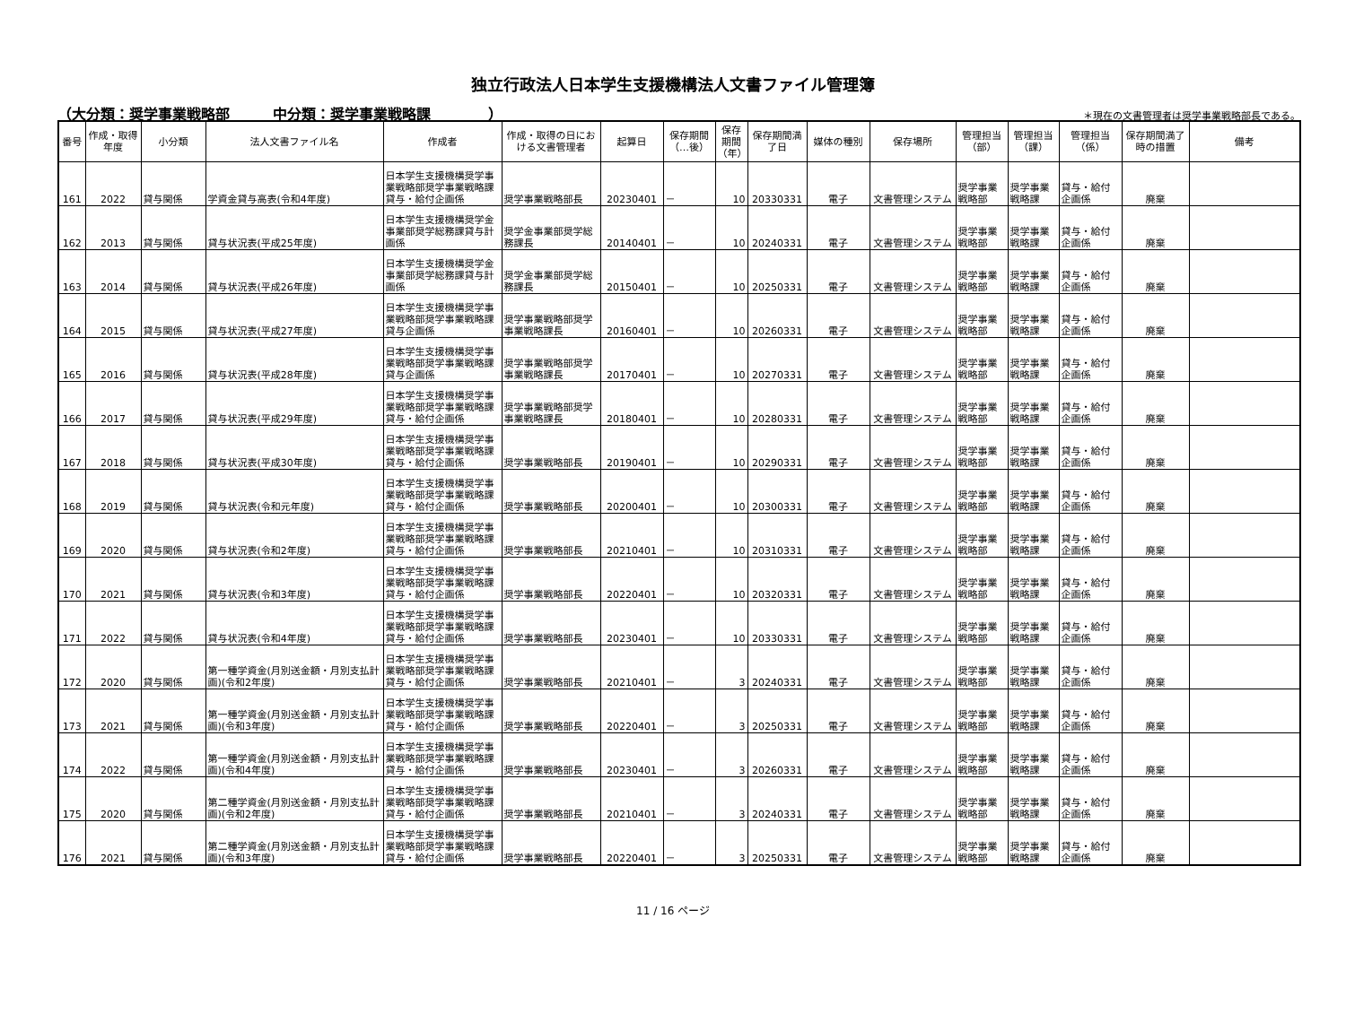独立行政法人日本学生支援機構法人文書ファイル管理簿
（大分類：奨学事業戦略部　　　中分類：奨学事業戦略課　　　　） ＊現在の文書管理者は奨学事業戦略部長である。
| 番号 | 作成・取得年度 | 小分類 | 法人文書ファイル名 | 作成者 | 作成・取得の日における文書管理者 | 起算日 | 保存期間（…後） | 保存期間（年） | 保存期間満了日 | 媒体の種別 | 保存場所 | 管理担当（部） | 管理担当（課） | 管理担当（係） | 保存期間満了時の措置 | 備考 |
| --- | --- | --- | --- | --- | --- | --- | --- | --- | --- | --- | --- | --- | --- | --- | --- | --- |
| 161 | 2022 | 貸与関係 | 学資金貸与高表(令和4年度) | 日本学生支援機構奨学事業戦略部奨学事業戦略課貸与・給付企画係 | 奨学事業戦略部長 | 20230401 | － | 10 | 20330331 | 電子 | 文書管理システム | 奨学事業戦略部 | 奨学事業戦略課 | 貸与・給付企画係 | 廃棄 | |
| 162 | 2013 | 貸与関係 | 貸与状況表(平成25年度) | 日本学生支援機構奨学金事業部奨学総務課貸与計画係 | 奨学金事業部奨学総務課長 | 20140401 | － | 10 | 20240331 | 電子 | 文書管理システム | 奨学事業戦略部 | 奨学事業戦略課 | 貸与・給付企画係 | 廃棄 | |
| 163 | 2014 | 貸与関係 | 貸与状況表(平成26年度) | 日本学生支援機構奨学金事業部奨学総務課貸与計画係 | 奨学金事業部奨学総務課長 | 20150401 | － | 10 | 20250331 | 電子 | 文書管理システム | 奨学事業戦略部 | 奨学事業戦略課 | 貸与・給付企画係 | 廃棄 | |
| 164 | 2015 | 貸与関係 | 貸与状況表(平成27年度) | 日本学生支援機構奨学事業戦略部奨学事業戦略課貸与企画係 | 奨学事業戦略部奨学事業戦略課長 | 20160401 | － | 10 | 20260331 | 電子 | 文書管理システム | 奨学事業戦略部 | 奨学事業戦略課 | 貸与・給付企画係 | 廃棄 | |
| 165 | 2016 | 貸与関係 | 貸与状況表(平成28年度) | 日本学生支援機構奨学事業戦略部奨学事業戦略課貸与企画係 | 奨学事業戦略部奨学事業戦略課長 | 20170401 | － | 10 | 20270331 | 電子 | 文書管理システム | 奨学事業戦略部 | 奨学事業戦略課 | 貸与・給付企画係 | 廃棄 | |
| 166 | 2017 | 貸与関係 | 貸与状況表(平成29年度) | 日本学生支援機構奨学事業戦略部奨学事業戦略課貸与・給付企画係 | 奨学事業戦略部奨学事業戦略課長 | 20180401 | － | 10 | 20280331 | 電子 | 文書管理システム | 奨学事業戦略部 | 奨学事業戦略課 | 貸与・給付企画係 | 廃棄 | |
| 167 | 2018 | 貸与関係 | 貸与状況表(平成30年度) | 日本学生支援機構奨学事業戦略部奨学事業戦略課貸与・給付企画係 | 奨学事業戦略部長 | 20190401 | － | 10 | 20290331 | 電子 | 文書管理システム | 奨学事業戦略部 | 奨学事業戦略課 | 貸与・給付企画係 | 廃棄 | |
| 168 | 2019 | 貸与関係 | 貸与状況表(令和元年度) | 日本学生支援機構奨学事業戦略部奨学事業戦略課貸与・給付企画係 | 奨学事業戦略部長 | 20200401 | － | 10 | 20300331 | 電子 | 文書管理システム | 奨学事業戦略部 | 奨学事業戦略課 | 貸与・給付企画係 | 廃棄 | |
| 169 | 2020 | 貸与関係 | 貸与状況表(令和2年度) | 日本学生支援機構奨学事業戦略部奨学事業戦略課貸与・給付企画係 | 奨学事業戦略部長 | 20210401 | － | 10 | 20310331 | 電子 | 文書管理システム | 奨学事業戦略部 | 奨学事業戦略課 | 貸与・給付企画係 | 廃棄 | |
| 170 | 2021 | 貸与関係 | 貸与状況表(令和3年度) | 日本学生支援機構奨学事業戦略部奨学事業戦略課貸与・給付企画係 | 奨学事業戦略部長 | 20220401 | － | 10 | 20320331 | 電子 | 文書管理システム | 奨学事業戦略部 | 奨学事業戦略課 | 貸与・給付企画係 | 廃棄 | |
| 171 | 2022 | 貸与関係 | 貸与状況表(令和4年度) | 日本学生支援機構奨学事業戦略部奨学事業戦略課貸与・給付企画係 | 奨学事業戦略部長 | 20230401 | － | 10 | 20330331 | 電子 | 文書管理システム | 奨学事業戦略部 | 奨学事業戦略課 | 貸与・給付企画係 | 廃棄 | |
| 172 | 2020 | 貸与関係 | 第一種学資金(月別送金額・月別支払計画)(令和2年度) | 日本学生支援機構奨学事業戦略部奨学事業戦略課貸与・給付企画係 | 奨学事業戦略部長 | 20210401 | － | 3 | 20240331 | 電子 | 文書管理システム | 奨学事業戦略部 | 奨学事業戦略課 | 貸与・給付企画係 | 廃棄 | |
| 173 | 2021 | 貸与関係 | 第一種学資金(月別送金額・月別支払計画)(令和3年度) | 日本学生支援機構奨学事業戦略部奨学事業戦略課貸与・給付企画係 | 奨学事業戦略部長 | 20220401 | － | 3 | 20250331 | 電子 | 文書管理システム | 奨学事業戦略部 | 奨学事業戦略課 | 貸与・給付企画係 | 廃棄 | |
| 174 | 2022 | 貸与関係 | 第一種学資金(月別送金額・月別支払計画)(令和4年度) | 日本学生支援機構奨学事業戦略部奨学事業戦略課貸与・給付企画係 | 奨学事業戦略部長 | 20230401 | － | 3 | 20260331 | 電子 | 文書管理システム | 奨学事業戦略部 | 奨学事業戦略課 | 貸与・給付企画係 | 廃棄 | |
| 175 | 2020 | 貸与関係 | 第二種学資金(月別送金額・月別支払計画)(令和2年度) | 日本学生支援機構奨学事業戦略部奨学事業戦略課貸与・給付企画係 | 奨学事業戦略部長 | 20210401 | － | 3 | 20240331 | 電子 | 文書管理システム | 奨学事業戦略部 | 奨学事業戦略課 | 貸与・給付企画係 | 廃棄 | |
| 176 | 2021 | 貸与関係 | 第二種学資金(月別送金額・月別支払計画)(令和3年度) | 日本学生支援機構奨学事業戦略部奨学事業戦略課貸与・給付企画係 | 奨学事業戦略部長 | 20220401 | － | 3 | 20250331 | 電子 | 文書管理システム | 奨学事業戦略部 | 奨学事業戦略課 | 貸与・給付企画係 | 廃棄 | |
11 / 16 ページ